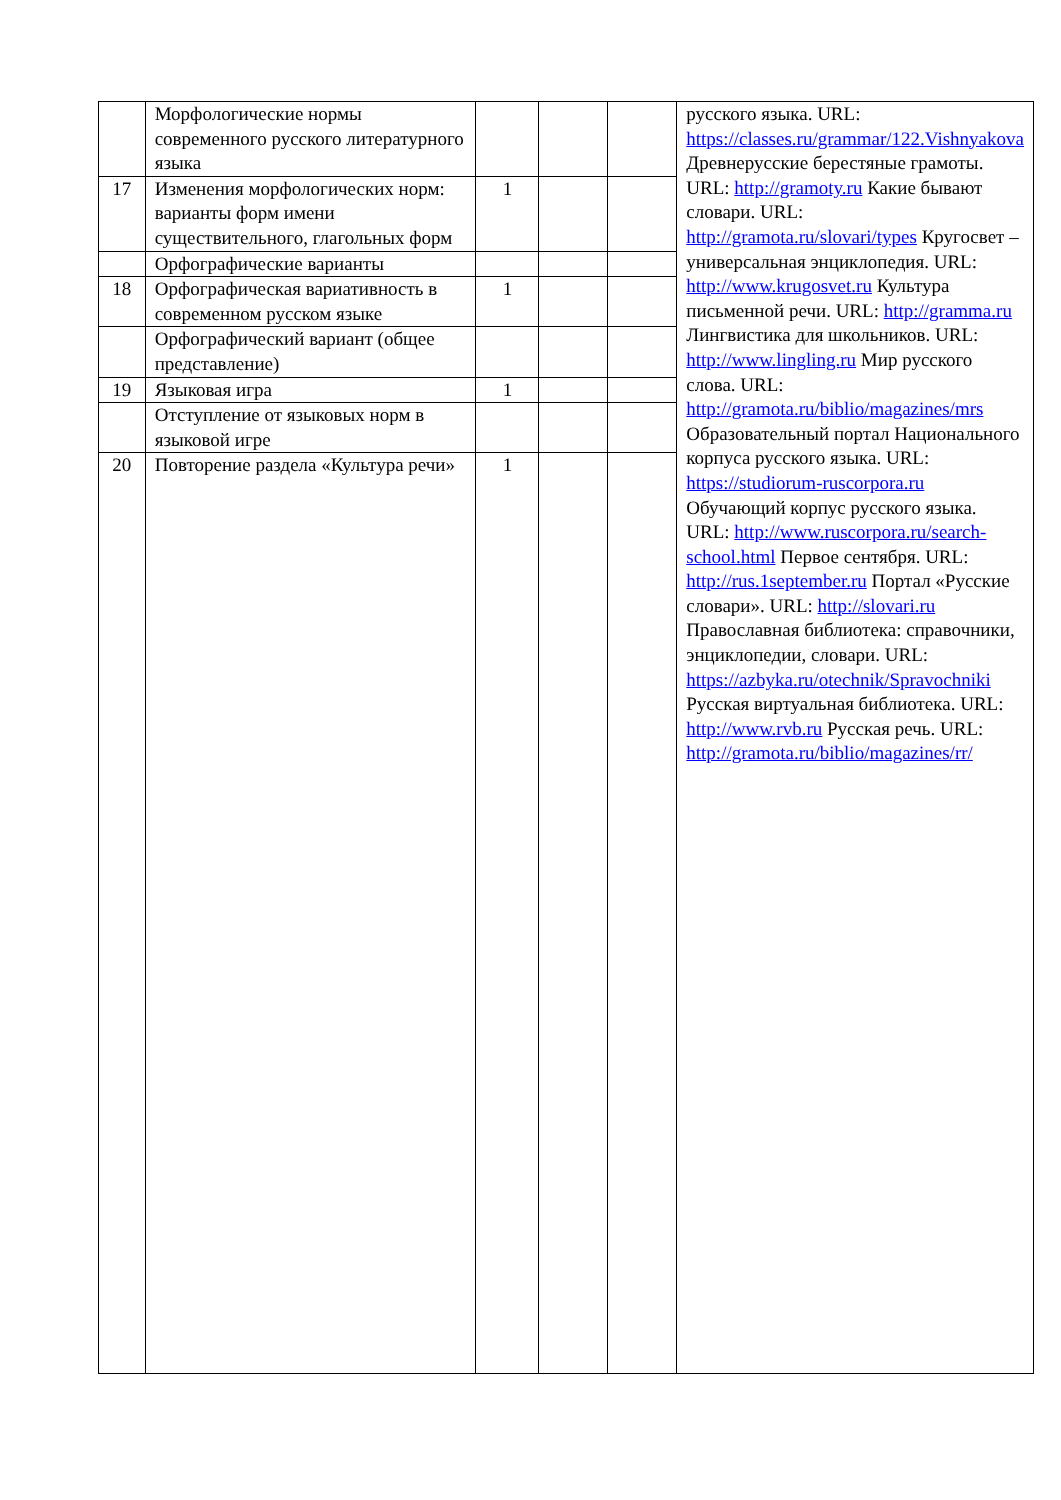| | Морфологические нормы современного русского литературного языка | | | | русского языка. URL: https://classes.ru/grammar/122.Vishnyakova Древнерусские берестяные грамоты. URL: http://gramoty.ru Какие бывают словари. URL: http://gramota.ru/slovari/types Кругосвет – универсальная энциклопедия. URL: http://www.krugosvet.ru Культура письменной речи. URL: http://gramma.ru Лингвистика для школьников. URL: http://www.lingling.ru Мир русского слова. URL: http://gramota.ru/biblio/magazines/mrs Образовательный портал Национального корпуса русского языка. URL: https://studiorum-ruscorpora.ru Обучающий корпус русского языка. URL: http://www.ruscorpora.ru/search-school.html Первое сентября. URL: http://rus.1september.ru Портал «Русские словари». URL: http://slovari.ru Православная библиотека: справочники, энциклопедии, словари. URL: https://azbyka.ru/otechnik/Spravochniki Русская виртуальная библиотека. URL: http://www.rvb.ru Русская речь. URL: http://gramota.ru/biblio/magazines/rr/ |
| 17 | Изменения морфологических норм: варианты форм имени существительного, глагольных форм | 1 | | | |
| | Орфографические варианты | | | | |
| 18 | Орфографическая вариативность в современном русском языке | 1 | | | |
| | Орфографический вариант (общее представление) | | | | |
| 19 | Языковая игра | 1 | | | |
| | Отступление от языковых норм в языковой игре | | | | |
| 20 | Повторение раздела «Культура речи» | 1 | | | |